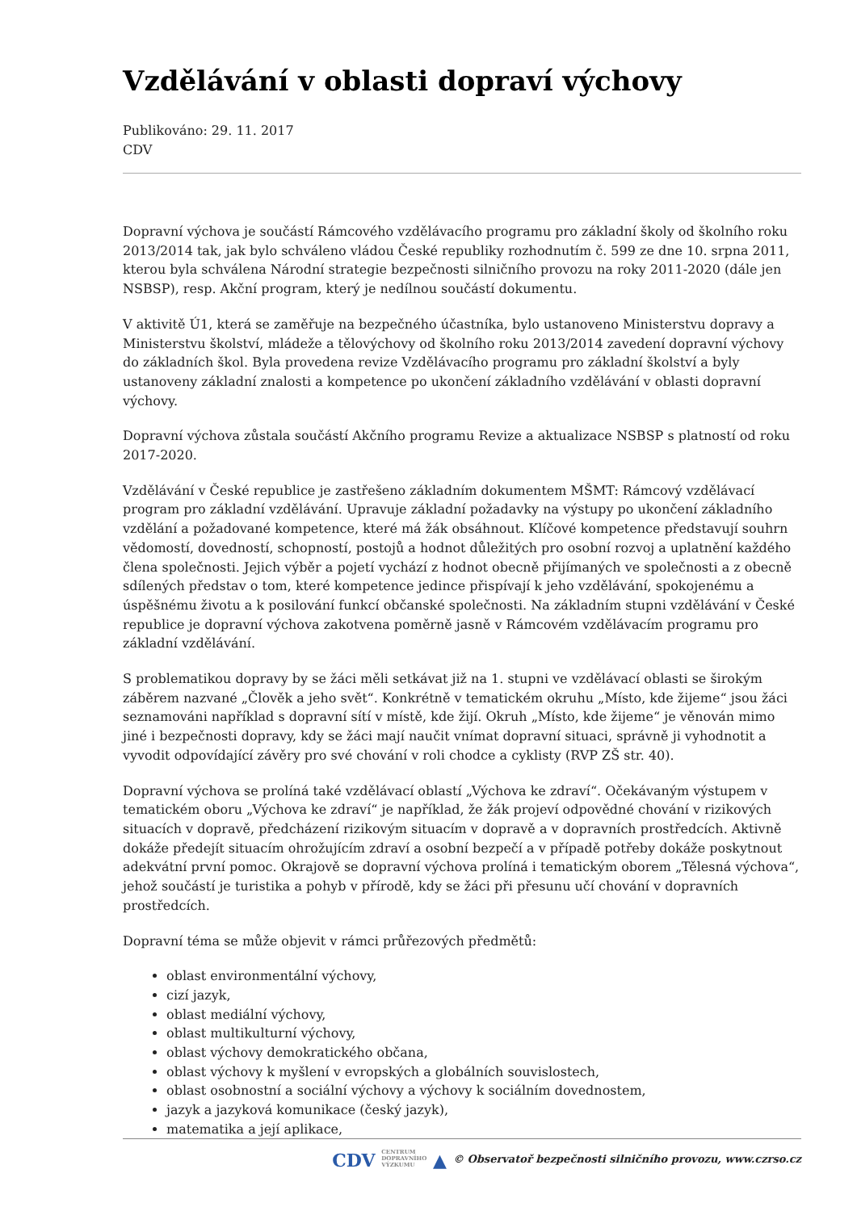Vzdělávání v oblasti dopraví výchovy
Publikováno: 29. 11. 2017
CDV
Dopravní výchova je součástí Rámcového vzdělávacího programu pro základní školy od školního roku 2013/2014 tak, jak bylo schváleno vládou České republiky rozhodnutím č. 599 ze dne 10. srpna 2011, kterou byla schválena Národní strategie bezpečnosti silničního provozu na roky 2011-2020 (dále jen NSBSP), resp. Akční program, který je nedílnou součástí dokumentu.
V aktivitě Ú1, která se zaměřuje na bezpečného účastníka, bylo ustanoveno Ministerstvu dopravy a Ministerstvu školství, mládeže a tělovýchovy od školního roku 2013/2014 zavedení dopravní výchovy do základních škol. Byla provedena revize Vzdělávacího programu pro základní školství a byly ustanoveny základní znalosti a kompetence po ukončení základního vzdělávání v oblasti dopravní výchovy.
Dopravní výchova zůstala součástí Akčního programu Revize a aktualizace NSBSP s platností od roku 2017-2020.
Vzdělávání v České republice je zastřešeno základním dokumentem MŠMT: Rámcový vzdělávací program pro základní vzdělávání. Upravuje základní požadavky na výstupy po ukončení základního vzdělání a požadované kompetence, které má žák obsáhnout. Klíčové kompetence představují souhrn vědomostí, dovedností, schopností, postojů a hodnot důležitých pro osobní rozvoj a uplatnění každého člena společnosti. Jejich výběr a pojetí vychází z hodnot obecně přijímaných ve společnosti a z obecně sdílených představ o tom, které kompetence jedince přispívají k jeho vzdělávání, spokojenému a úspěšnému životu a k posilování funkcí občanské společnosti. Na základním stupni vzdělávání v České republice je dopravní výchova zakotvena poměrně jasně v Rámcovém vzdělávacím programu pro základní vzdělávání.
S problematikou dopravy by se žáci měli setkávat již na 1. stupni ve vzdělávací oblasti se širokým záběrem nazvané „Člověk a jeho svět“. Konkrétně v tematickém okruhu „Místo, kde žijeme“ jsou žáci seznamováni například s dopravní sítí v místě, kde žijí. Okruh „Místo, kde žijeme“ je věnován mimo jiné i bezpečnosti dopravy, kdy se žáci mají naučit vnímat dopravní situaci, správně ji vyhodnotit a vyvodit odpovídající závěry pro své chování v roli chodce a cyklisty (RVP ZŠ str. 40).
Dopravní výchova se prolíná také vzdělávací oblastí „Výchova ke zdraví“. Očekávaným výstupem v tematickém oboru „Výchova ke zdraví“ je například, že žák projeví odpovědné chování v rizikových situacích v dopravě, předcházení rizikovým situacím v dopravě a v dopravních prostředcích. Aktivně dokáže předejít situacím ohrožujícím zdraví a osobní bezpečí a v případě potřeby dokáže poskytnout adekvátní první pomoc. Okrajově se dopravní výchova prolíná i tematickým oborem „Tělesná výchova“, jehož součástí je turistika a pohyb v přírodě, kdy se žáci při přesunu učí chování v dopravních prostředcích.
Dopravní téma se může objevit v rámci průřezových předmětů:
oblast environmentální výchovy,
cizí jazyk,
oblast mediální výchovy,
oblast multikulturní výchovy,
oblast výchovy demokratického občana,
oblast výchovy k myšlení v evropských a globálních souvislostech,
oblast osobnostní a sociální výchovy a výchovy k sociálním dovednostem,
jazyk a jazyková komunikace (český jazyk),
matematika a její aplikace,
CDV CENTRUM
DOPRAVNÍHO
VÝZKUMU ▲ © Observatoř bezpečnosti silničního provozu, www.czrso.cz